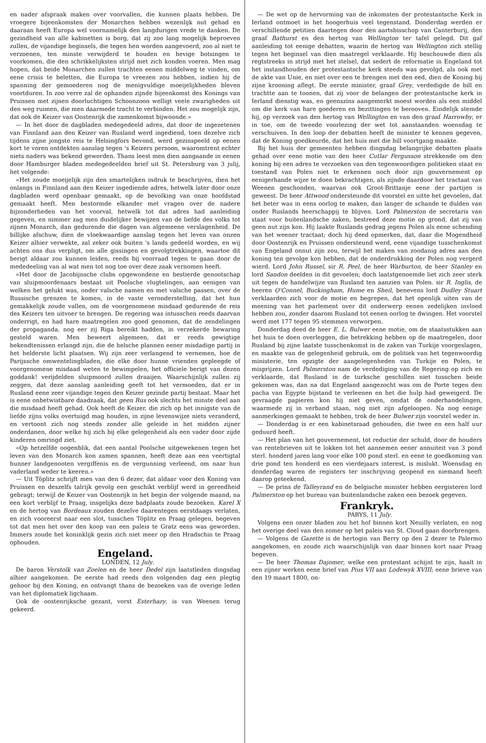en nader afspraak maken over voorvallen, die kunnen plaats hebben. De vroegere bijeenkomsten der Monarchen hebben wezenlijk nut gehad en daaraan heeft Europa wel voornamelijk den langdurigen vrede te danken. De gezindheid van alle kabinetten is borg, dat zij zoo lang mogelijk beproeven zullen, de vijandige beginsels, die tegen hen worden aangevoerd, zoo al niet te verzoenen, ten minste verwijderd te houden en hevige botsingen te voorkomen, die den schrikkelijksten strijd met zich konden voeren. Men mag hopen, dat beide Monarchen zullen trachten eenen middelweg te vinden, om eene crisis te beletten, die Europa te vreezen zou hebben, indien hij de spanning der gemoederen nog de menigvuldige moeijelijkheden bleven voortduren. In zoo verre zal de ophanden zijnde bijeenkomst des Konings van Pruissen met zijnen doorluchtigen Schoonzoon welligt veele zwarigheden uit den weg ruimen, die men daarmede tracht te verbinden. Het zou mogelijk zijn, dat ook de Keizer van Oostenrijk die zamenkomst bijwoonde.»
— In het door de dagbladen medegedeeld adres, dat door de ingezetenen van Finnland aan den Keizer van Rusland werd ingediend, toen dezelve zich tijdens zijne jongste reis te Helsingfors bevond, werd gezinspeeld op eenen kort te voren ontdekten aanslag tegen 's Keizers persoon, waaromtrent echter niets naders was bekend geworden. Thans leest men dien aangaande in eenen door Hamburger bladen medegedeelden brief uit St. Petersburg van 3 julij, het volgende:
«Het zoude moeijelijk zijn den smartelijken indruk te beschrijven, dien het onlangs in Finnland aan den Keizer ingediende adres, hetwelk later door onze dagbladen werd openbaar gemaakt, op de bevolking van onze hoofdstad gemaakt heeft. Men bestormde elkander met vragen over de nadere bijzonderheden van het voorval, hetwelk tot dat adres had aanleiding gegeven, en nimmer zag men duidelijker bewijzen van de liefde des volks tot zijnen Monarch, dan gedurende die dagen van algemeene verslagenheid. De billijke afschuw, dien de vloekwaardige aanslag tegen het leven van onzen Keizer alhier verwekte, zal zeker ook buiten 's lands gedeeld worden, en wij achten ons dus verpligt, om alle gissingen en gevolgtrekkingen, waartoe dit berigt aldaar zou kunnen leiden, reeds bij voorraad tegen te gaan door de mededeeling van al wat men tot nog toe over deze zaak vernomen heeft.
«Het door de Jacobijnsche clubs opgewondene en bestierde genootschap van sluipmoordenaars bestaat uit Poolsche vlugtelingen, aan eenigen van welken het gelukt was, onder valsche namen en met valsche passen, over de Russische grenzen te komen, in de vaste veronderstelling, dat het hun gemakkelijk zoude vallen, om de voorgenomene misdaad gedurende de reis des Keizers ten uitvoer te brengen. De regering was intusschen reeds daarvan onderrigt, en had hare maatregelen zoo goed genomen, dat de zendelingen der propaganda, nog eer zij Riga bereikt hadden, in verzekerde bewaring gesteld waren. Men beweert algemeen, dat er reeds gewigtige bekendtenissen erlangd zijn, die de helsche plannen eener misdadige partij in het helderste licht plaatsen. Wij zijn zeer verlangend te vernemen, hoe de Parijssche omwentelingbladen, die elke door hunne vrienden gepleegde of voorgenomene misdaad weten te bewimpelen, het officiele berigt van dezen goddank! verijdelden sluipmoord zullen draaijen. Waarschijnlijk zullen zij zeggen, dat deze aanslag aanleiding geeft tot het vermoeden, dat er in Rusland eene zeer vijandige tegen den Keizer gezinde partij bestaat. Maar het is eene onbetwistbare daadzaak, dat geen Rus ook slechts het minste deel aan die misdaad heeft gehad. Ook heeft de Keizer, die zich op het innigste van de liefde zijns volks overtuigd mag houden, in zijne levenswijze niets veranderd, en vertoont zich nog steeds zonder alle geleide in het midden zijner onderdanen, door welke hij zich bij elke gelegenheid als een vader door zijde kinderen omringd ziet.
«Op hetzelfde oogenblik, dat een aantal Poolsche uitgewekenen tegen het leven van den Monarch kon zamen spannen, heeft deze aan een veertigtal hunner landgenooten vergiffenis en de vergunning verleend, om naar hun vaderland weder te keeren.»
— Uit Töplitz schrijft men van den 6 dezer, dat aldaar voor den Koning van Pruissen en deszelfs talrijk gevolg een geschikt verblijf werd in gereedheid gebragt; terwijl de Keizer van Oostenrijk in het begin der volgende maand, na een kort verblijf te Praag, insgelijks deze badplaats zoude bezoeken. Karel X en de hertog van Bordeaux zouden dezelve daarentegen eerstdaags verlaten, en zich vooreerst naar een slot, tusschen Töplitz en Praag gelegen, begeven tot dat men het over den koop van een paleis te Gratz eens was geworden. Immers zoude het koninklijk gezin zich niet meer op den Hradschin te Praag ophouden.
Engeland.
LONDEN, 12 July.
De baron Verstolk van Zoelen en de heer Dedel zijn laatstleden dingsdag alhier aangekomen. De eerste had reeds den volgenden dag een plegtig gehoor bij den Koning, en ontvangt thans de bezoeken van de overige leden van het diplomatiek ligchaam.
Ook de oostenrijksche gezant, vorst Esterhazy, is van Weenen terug gekeerd.
— De wet op de hervorming van de inkomsten der protestantsche Kerk in Ierland ontmoet in het hoogerhuis veel tegenstand. Donderdag werden er verschillende petitien daartegen door den aartsbisschop van Canterburij, den graaf Bathurst en den hertog van Wellington ter tafel gelegd. Dit gaf aanleiding tot eenige debatten, waarin de hertog van Wellington zich stellig tegen het beginsel van dien maatregel verklaarde. Hij beschouwde dien als regtstreeks in strijd met het stelsel, dat sedert de reformatie in Engeland tot het instandhouden der protestantsche kerk steeds was gevolgd, als ook met de akte van Unie, en niet over een te brengen met den eed, dien de Koning bij zijne krooning aflegt. De eerste minister, graaf Grey, verdedigde de bill en trachtte aan te toonen, dat zij voor de belangen der protestantsche kerk in Ierland dienstig was, en geenszins aangemerkt moest worden als een middel om die kerk van hare goederen en bezittingen te berooven. Eindelijk stemde hij, op verzoek van den hertog van Wellington en van den graaf Harrowby, er in toe, om de tweede voorlezing der wet tot aanstaanden woensdag te verschuiven. In den loop der debatten heeft de minister te kennen gegeven, dat de Koning goedkeurde, dat het huis met die bill voortgang maakte.
Bij het huis der gemeenten hebben dingsdag belangrijke debatten plaats gehad over eene motie van den heer Cutlar Fergusson strekkende om den koning bij een adres te verzoeken van den tegenwoordigen politieken staat en toestand van Polen niet te erkennen noch door zijn gouvernement op eenigerhande wijze te doen bekrachtigen, als zijnde daardoor het tractaat van Weenen geschonden, waarvan ook Groot-Brittanje eene der partijen is geweest. De heer Attwood ondersteunde dit voorstel en uitte het gevoelen, dat het beter was in eens oorlog te maken, dan langer de schande te dulden van onder Ruslands heerschappij te blijven. Lord Palmerston de secretaris van staat voor buitenlandsche zaken, bestreed deze motie op grond, dat zij van geen nut zijn kon. Hij laakte Ruslands gedrag jegens Polen als eene schending van het weener tractaat; doch hij deed opmerken, dat, daar die Mogendheid door Oostenrijk en Pruissen ondersteund werd, eene vijandige tusschenkomst van Engeland onnut zijn zou, terwijl het maken van zoodanig adres aan den koning ten gevolge kon hebben, dat de onderdrukking der Polen nog vergerd wierd. Lord John Russel, sir R. Peel, de heer Warburton, de heer Stanley en lord Sandon deelden in dit gevoelen; doch laatstgenoemde liet zich zeer sterk uit tegen de handelwijze van Rusland ten aanzien van Polen. sir R. Inglis, de heeren O'Connel, Buckingham, Hume en Sheil, benevens lord Dudley Stuart verklaarden zich voor de motie en begrepen, dat het openlijk uiten van de meening van het parlement over dit onderwerp eenen zedelijken invloed hebben zou, zonder daarom Rusland tot eenen oorlog te dwingen. Het voorstel werd met 177 tegen 95 stemmen verworpen.
Donderdag deed de heer E. L. Bulwer eene motie, om de staatsstukken aan het huis te doen overleggen, die betrekking hebben op de maatregelen, door Rusland bij zijne laatste tusschenkomst in de zaken van Turkije voorgeslagen, en maakte van de gelegenheid gebruik, om de politiek van het tegenwoordig ministerie, ten opzigte der aangelegenheden van Turkije en Polen, te misprijzen. Lord Palmerston nam de verdediging van de Regering op zich en verklaarde, dat Rusland in de turksche geschillen niet tusschen beide gekomen was, dan na dat Engeland aangezocht was om de Porte tegen den pacha van Egypte bijstand te verleenen en het die hulp had geweigerd. De gevraagde papieren kon hij niet geven, omdat de onderhandelingen, waarmede zij in verband staan, nog niet zijn afgeloopen. Na nog eenige aanmerkingen gemaakt te hebben, trok de heer Bulwer zijn voorstel weder in.
— Donderdag is er een kabinetsraad gehouden, die twee en een half uur geduurd heeft.
— Het plan van het gouvernement, tot reductie der schuld, door de houders van rentebrieven uit te lokken tot het aannemen eener annuiteit van 3 pond sterl. honderd jaren lang voor elke 100 pond sterl. en eene te goedkoming van drie pond ten honderd en een vierdejaars interest, is mislukt. Woensdag en donderdag waren de registers ter inschrijving geopend en niemand heeft daarop geteekend.
— De prins de Talleyrand en de belgische minister hebben eergisteren lord Palmerston op het bureau van buitenlandsche zaken een bezoek gegeven.
Frankryk.
PARYS, 11 July.
Volgens een onzer bladen zou het hof binnen kort Neuilly verlaten, en nog het overige deel van den zomer op het paleis van St. Cloud gaan doorbrengen.
— Volgens de Gazette is de hertogin van Berry op den 2 dezer te Palermo aangekomen, en zoude zich waarschijnlijk van daar binnen kort naar Praag begeven.
— De heer Thomas Dajomer, welke een protestant schijnt te zijn, haalt in een zijner werken eene brief van Pius VII aan Lodewyk XVIII; eene brieve van den 19 maart 1800, on-